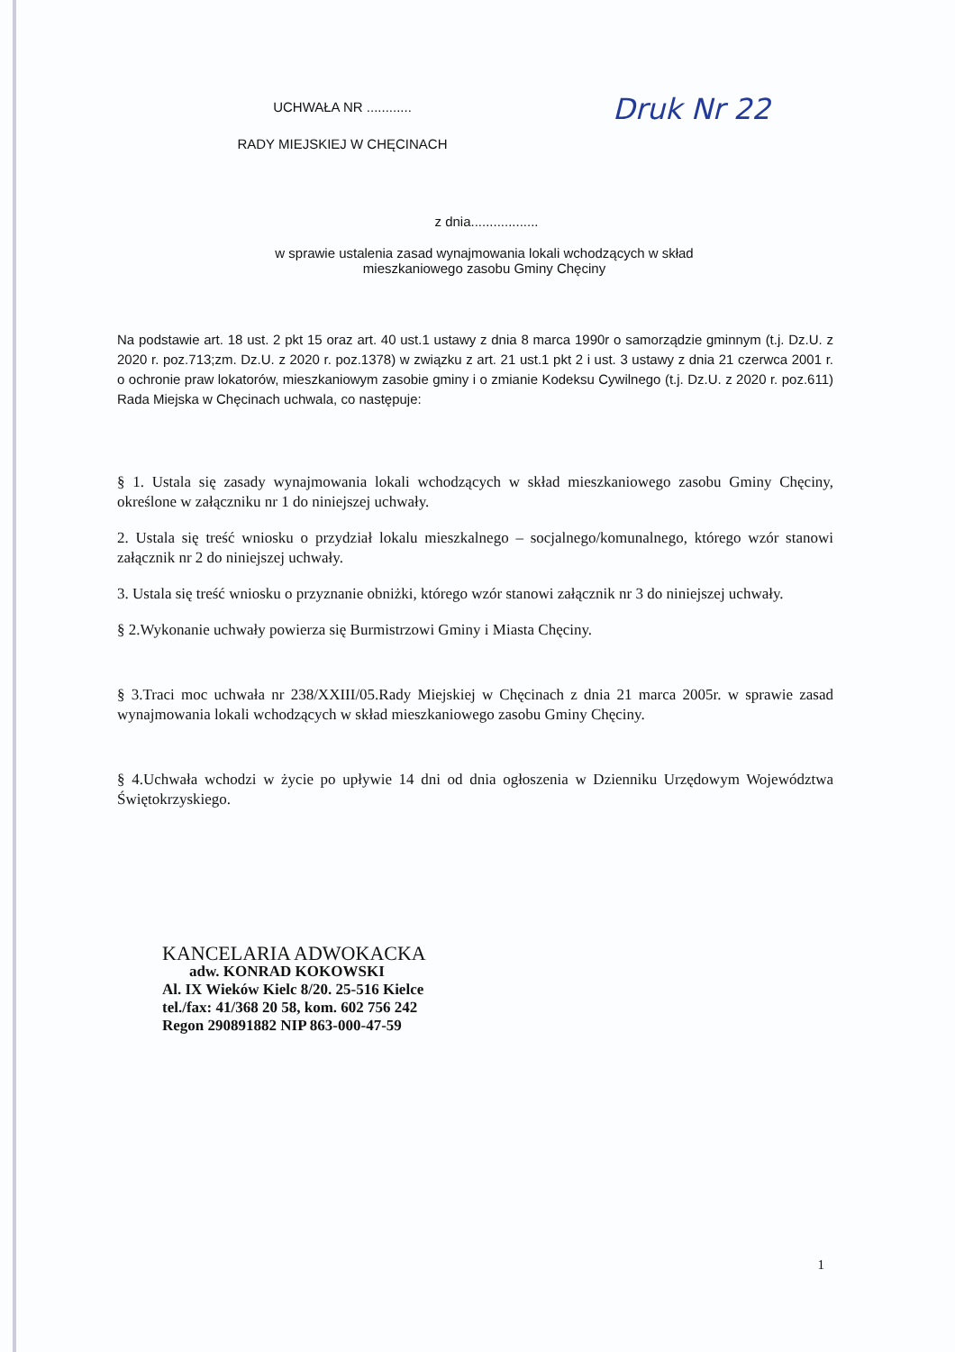UCHWAŁA NR ............
RADY MIEJSKIEJ W CHĘCINACH
Druk Nr 22
z dnia..................
w sprawie ustalenia zasad wynajmowania lokali wchodzących w skład
mieszkaniowego zasobu Gminy Chęciny
Na podstawie art. 18 ust. 2 pkt 15 oraz art. 40 ust.1 ustawy z dnia 8 marca 1990r o samorządzie gminnym (t.j. Dz.U. z 2020 r. poz.713;zm. Dz.U. z 2020 r. poz.1378) w związku z art. 21 ust.1 pkt 2 i ust. 3 ustawy z dnia 21 czerwca 2001 r. o ochronie praw lokatorów, mieszkaniowym zasobie gminy i o zmianie Kodeksu Cywilnego (t.j. Dz.U. z 2020 r. poz.611) Rada Miejska w Chęcinach uchwala, co następuje:
§ 1. Ustala się zasady wynajmowania lokali wchodzących w skład mieszkaniowego zasobu Gminy Chęciny, określone w załączniku nr 1 do niniejszej uchwały.
2. Ustala się treść wniosku o przydział lokalu mieszkalnego – socjalnego/komunalnego, którego wzór stanowi załącznik nr 2 do niniejszej uchwały.
3. Ustala się treść wniosku o przyznanie obniżki, którego wzór stanowi załącznik nr 3 do niniejszej uchwały.
§ 2.Wykonanie uchwały powierza się Burmistrzowi Gminy i Miasta Chęciny.
§ 3.Traci moc uchwała nr 238/XXIII/05.Rady Miejskiej w Chęcinach z dnia 21 marca 2005r. w sprawie zasad wynajmowania lokali wchodzących w skład mieszkaniowego zasobu Gminy Chęciny.
§ 4.Uchwała wchodzi w życie po upływie 14 dni od dnia ogłoszenia w Dzienniku Urzędowym Województwa Świętokrzyskiego.
KANCELARIA ADWOKACKA
adw. KONRAD KOKOWSKI
Al. IX Wieków Kielc 8/20. 25-516 Kielce
tel./fax: 41/368 20 58, kom. 602 756 242
Regon 290891882 NIP 863-000-47-59
1